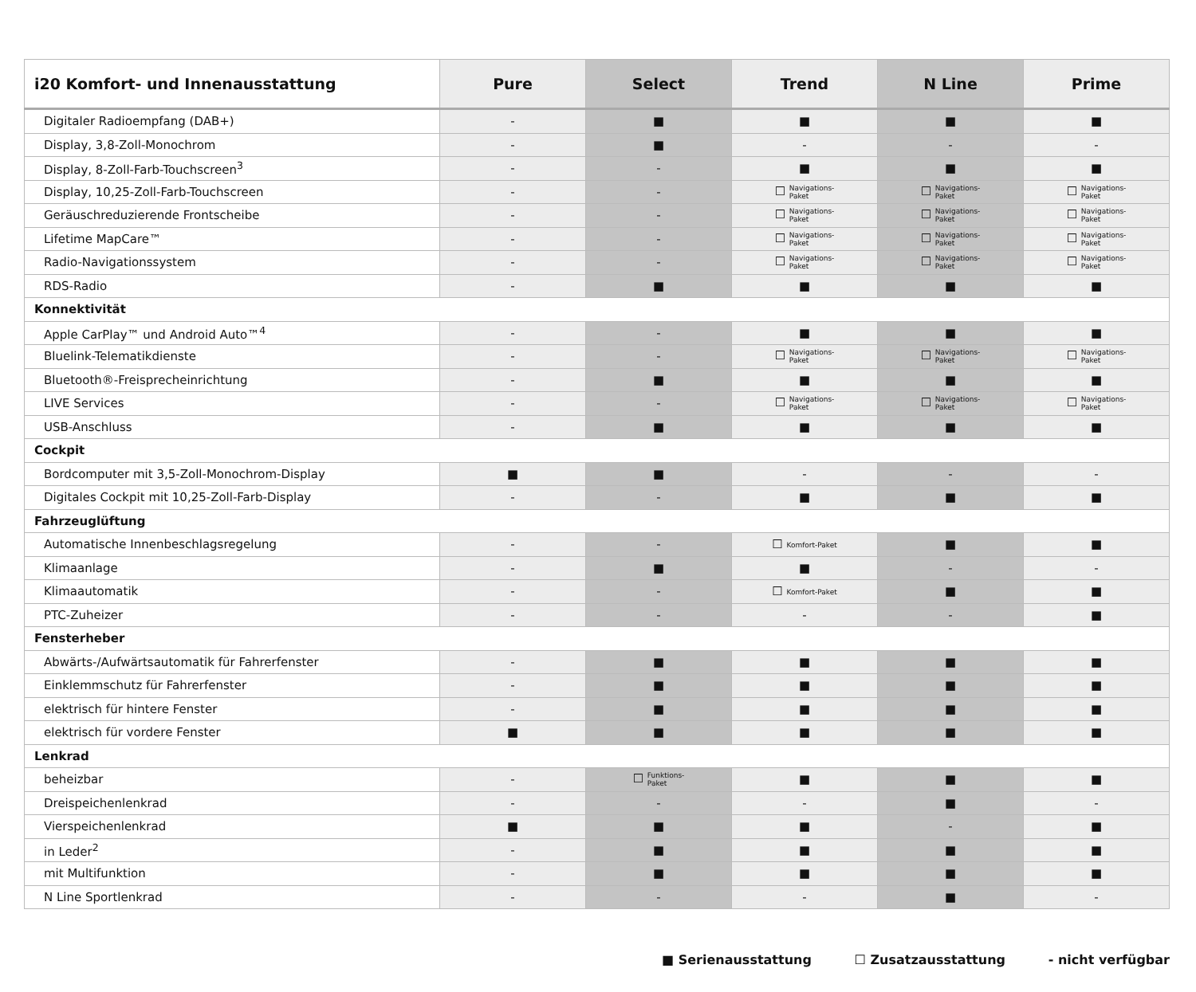| i20 Komfort- und Innenausstattung | Pure | Select | Trend | N Line | Prime |
| --- | --- | --- | --- | --- | --- |
| Digitaler Radioempfang (DAB+) | - | ■ | ■ | ■ | ■ |
| Display, 3,8-Zoll-Monochrom | - | ■ | - | - | - |
| Display, 8-Zoll-Farb-Touchscreen<sup>3</sup> | - | - | ■ | ■ | ■ |
| Display, 10,25-Zoll-Farb-Touchscreen | - | - | ☐ Navigations- Paket | ☐ Navigations- Paket | ☐ Navigations- Paket |
| Geräuschreduzierende Frontscheibe | - | - | ☐ Navigations- Paket | ☐ Navigations- Paket | ☐ Navigations- Paket |
| Lifetime MapCare™ | - | - | ☐ Navigations- Paket | ☐ Navigations- Paket | ☐ Navigations- Paket |
| Radio-Navigationssystem | - | - | ☐ Navigations- Paket | ☐ Navigations- Paket | ☐ Navigations- Paket |
| RDS-Radio | - | ■ | ■ | ■ | ■ |
| Konnektivität | | | | | |
| Apple CarPlay™ und Android Auto™<sup>4</sup> | - | - | ■ | ■ | ■ |
| Bluelink-Telematikdienste | - | - | ☐ Navigations- Paket | ☐ Navigations- Paket | ☐ Navigations- Paket |
| Bluetooth®-Freisprecheinrichtung | - | ■ | ■ | ■ | ■ |
| LIVE Services | - | - | ☐ Navigations- Paket | ☐ Navigations- Paket | ☐ Navigations- Paket |
| USB-Anschluss | - | ■ | ■ | ■ | ■ |
| Cockpit | | | | | |
| Bordcomputer mit 3,5-Zoll-Monochrom-Display | ■ | ■ | - | - | - |
| Digitales Cockpit mit 10,25-Zoll-Farb-Display | - | - | ■ | ■ | ■ |
| Fahrzeuglüftung | | | | | |
| Automatische Innenbeschlagsregelung | - | - | ☐ Komfort-Paket | ■ | ■ |
| Klimaanlage | - | ■ | ■ | - | - |
| Klimaautomatik | - | - | ☐ Komfort-Paket | ■ | ■ |
| PTC-Zuheizer | - | - | - | - | ■ |
| Fensterheber | | | | | |
| Abwärts-/Aufwärtsautomatik für Fahrerfenster | - | ■ | ■ | ■ | ■ |
| Einklemmschutz für Fahrerfenster | - | ■ | ■ | ■ | ■ |
| elektrisch für hintere Fenster | - | ■ | ■ | ■ | ■ |
| elektrisch für vordere Fenster | ■ | ■ | ■ | ■ | ■ |
| Lenkrad | | | | | |
| beheizbar | - | ☐ Funktions- Paket | ■ | ■ | ■ |
| Dreispeichenlenkrad | - | - | - | ■ | - |
| Vierspeichenlenkrad | ■ | ■ | ■ | - | ■ |
| in Leder<sup>2</sup> | - | ■ | ■ | ■ | ■ |
| mit Multifunktion | - | ■ | ■ | ■ | ■ |
| N Line Sportlenkrad | - | - | - | ■ | - |
■ Serienausstattung ☐ Zusatzausstattung - nicht verfügbar